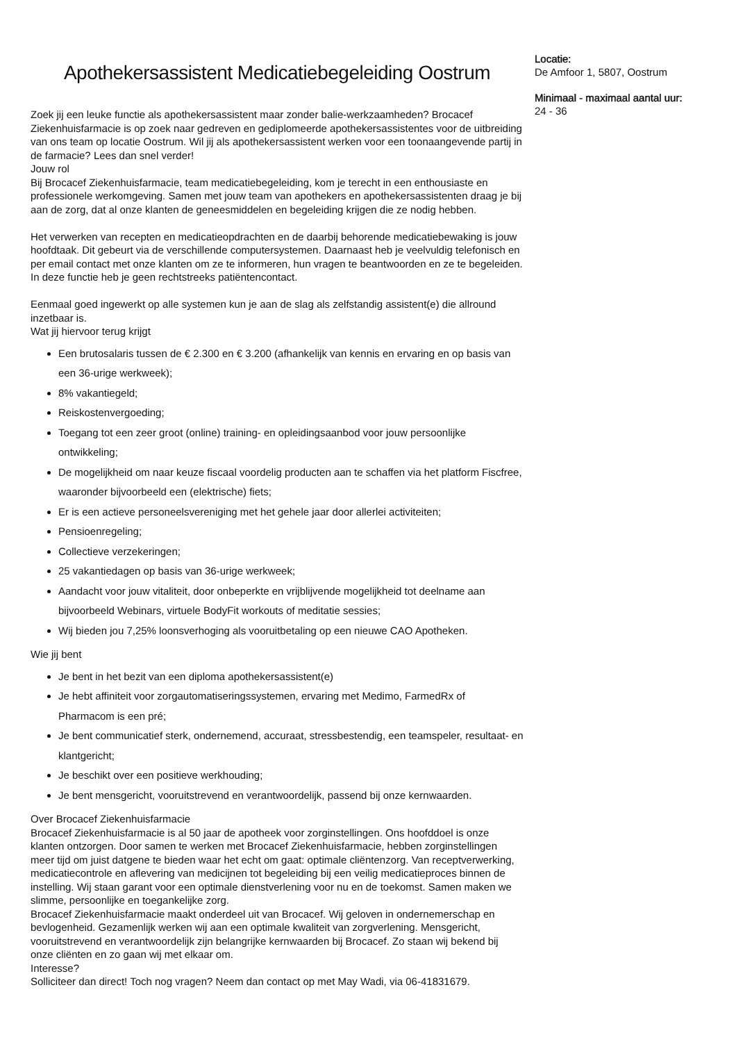Apothekersassistent Medicatiebegeleiding Oostrum
Zoek jij een leuke functie als apothekersassistent maar zonder balie-werkzaamheden? Brocacef Ziekenhuisfarmacie is op zoek naar gedreven en gediplomeerde apothekersassistentes voor de uitbreiding van ons team op locatie Oostrum. Wil jij als apothekersassistent werken voor een toonaangevende partij in de farmacie? Lees dan snel verder!
Jouw rol
Bij Brocacef Ziekenhuisfarmacie, team medicatiebegeleiding, kom je terecht in een enthousiaste en professionele werkomgeving. Samen met jouw team van apothekers en apothekersassistenten draag je bij aan de zorg, dat al onze klanten de geneesmiddelen en begeleiding krijgen die ze nodig hebben.
Het verwerken van recepten en medicatieopdrachten en de daarbij behorende medicatiebewaking is jouw hoofdtaak. Dit gebeurt via de verschillende computersystemen. Daarnaast heb je veelvuldig telefonisch en per email contact met onze klanten om ze te informeren, hun vragen te beantwoorden en ze te begeleiden. In deze functie heb je geen rechtstreeks patiëntencontact.
Eenmaal goed ingewerkt op alle systemen kun je aan de slag als zelfstandig assistent(e) die allround inzetbaar is.
Wat jij hiervoor terug krijgt
Een brutosalaris tussen de € 2.300 en € 3.200 (afhankelijk van kennis en ervaring en op basis van een 36-urige werkweek);
8% vakantiegeld;
Reiskostenvergoeding;
Toegang tot een zeer groot (online) training- en opleidingsaanbod voor jouw persoonlijke ontwikkeling;
De mogelijkheid om naar keuze fiscaal voordelig producten aan te schaffen via het platform Fiscfree, waaronder bijvoorbeeld een (elektrische) fiets;
Er is een actieve personeelsvereniging met het gehele jaar door allerlei activiteiten;
Pensioenregeling;
Collectieve verzekeringen;
25 vakantiedagen op basis van 36-urige werkweek;
Aandacht voor jouw vitaliteit, door onbeperkte en vrijblijvende mogelijkheid tot deelname aan bijvoorbeeld Webinars, virtuele BodyFit workouts of meditatie sessies;
Wij bieden jou 7,25% loonsverhoging als vooruitbetaling op een nieuwe CAO Apotheken.
Wie jij bent
Je bent in het bezit van een diploma apothekersassistent(e)
Je hebt affiniteit voor zorgautomatiseringssystemen, ervaring met Medimo, FarmedRx of Pharmacom is een pré;
Je bent communicatief sterk, ondernemend, accuraat, stressbestendig, een teamspeler, resultaat- en klantgericht;
Je beschikt over een positieve werkhouding;
Je bent mensgericht, vooruitstrevend en verantwoordelijk, passend bij onze kernwaarden.
Over Brocacef Ziekenhuisfarmacie
Brocacef Ziekenhuisfarmacie is al 50 jaar de apotheek voor zorginstellingen. Ons hoofddoel is onze klanten ontzorgen. Door samen te werken met Brocacef Ziekenhuisfarmacie, hebben zorginstellingen meer tijd om juist datgene te bieden waar het echt om gaat: optimale cliëntenzorg. Van receptverwerking, medicatiecontrole en aflevering van medicijnen tot begeleiding bij een veilig medicatieproces binnen de instelling. Wij staan garant voor een optimale dienstverlening voor nu en de toekomst. Samen maken we slimme, persoonlijke en toegankelijke zorg.
Brocacef Ziekenhuisfarmacie maakt onderdeel uit van Brocacef. Wij geloven in ondernemerschap en bevlogenheid. Gezamenlijk werken wij aan een optimale kwaliteit van zorgverlening. Mensgericht, vooruitstrevend en verantwoordelijk zijn belangrijke kernwaarden bij Brocacef. Zo staan wij bekend bij onze cliënten en zo gaan wij met elkaar om.
Interesse?
Solliciteer dan direct! Toch nog vragen? Neem dan contact op met May Wadi, via 06-41831679.
Locatie:
De Amfoor 1, 5807, Oostrum
Minimaal - maximaal aantal uur:
24 - 36